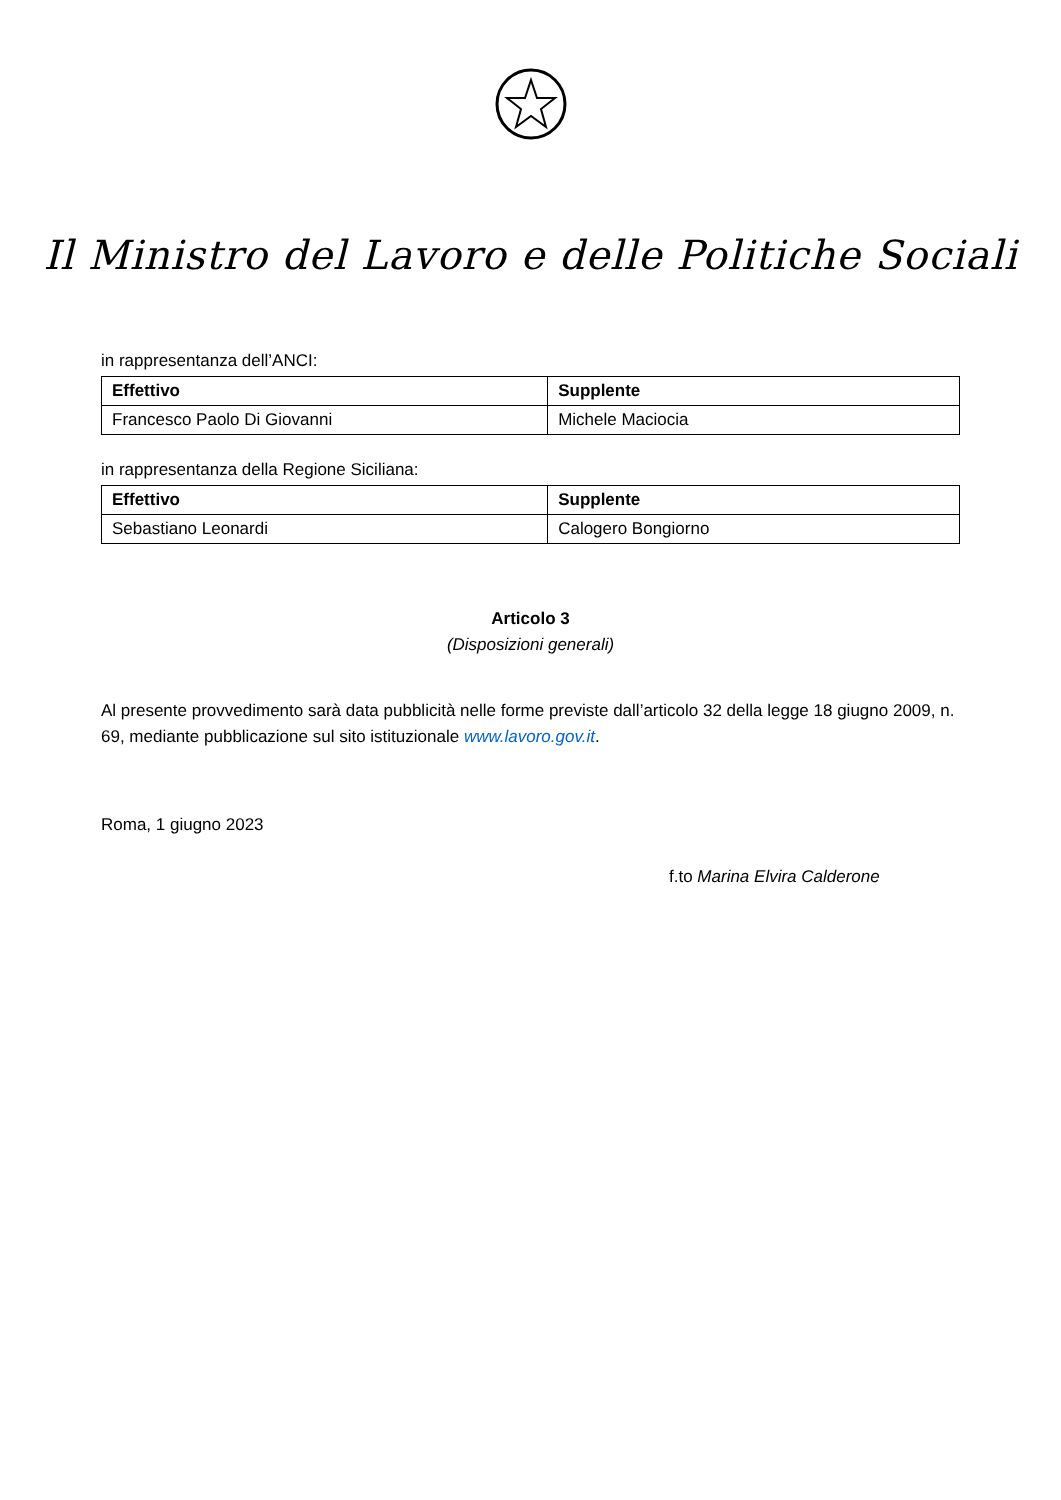Il Ministro del Lavoro e delle Politiche Sociali
in rappresentanza dell’ANCI:
| Effettivo | Supplente |
| --- | --- |
| Francesco Paolo Di Giovanni | Michele Maciocia |
in rappresentanza della Regione Siciliana:
| Effettivo | Supplente |
| --- | --- |
| Sebastiano Leonardi | Calogero Bongiorno |
Articolo 3
(Disposizioni generali)
Al presente provvedimento sarà data pubblicità nelle forme previste dall’articolo 32 della legge 18 giugno 2009, n. 69, mediante pubblicazione sul sito istituzionale www.lavoro.gov.it.
Roma, 1 giugno 2023
f.to Marina Elvira Calderone